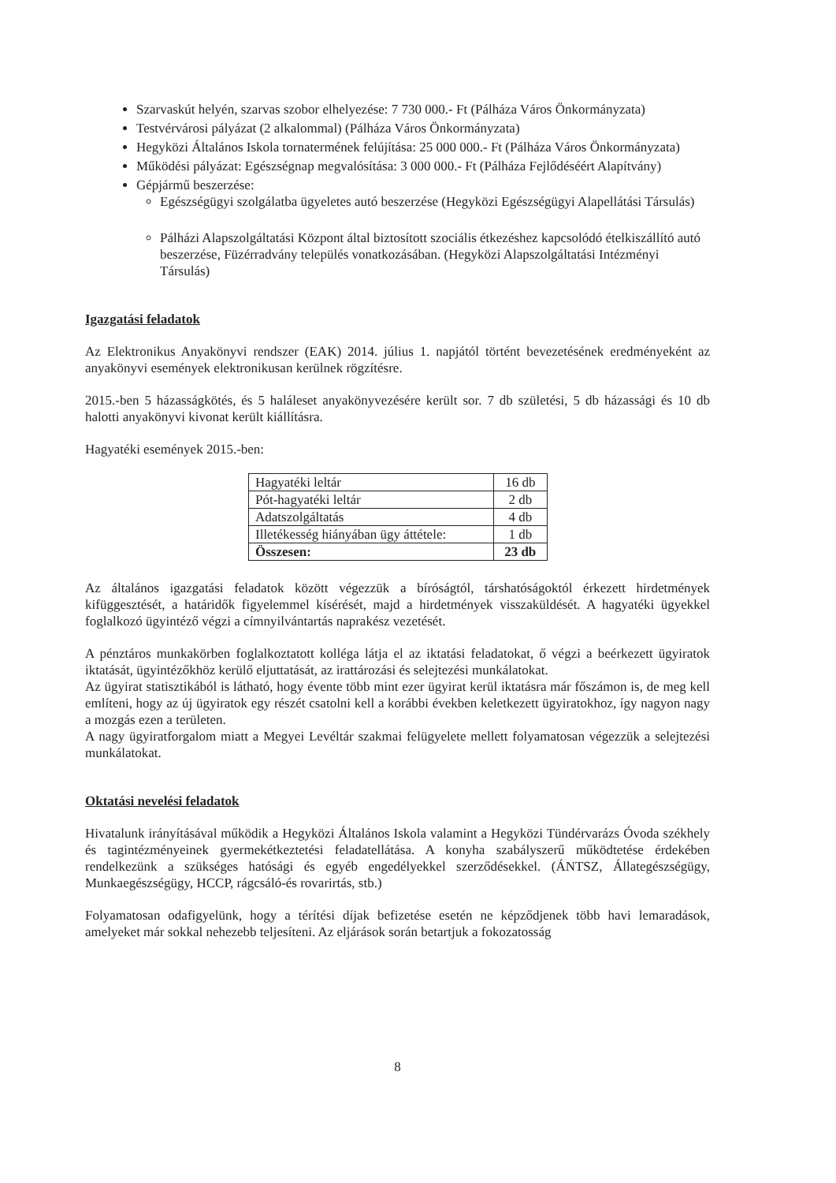Szarvaskút helyén, szarvas szobor elhelyezése: 7 730 000.- Ft (Pálháza Város Önkormányzata)
Testvérvárosi pályázat (2 alkalommal) (Pálháza Város Önkormányzata)
Hegyközi Általános Iskola tornatermének felújítása: 25 000 000.- Ft (Pálháza Város Önkormányzata)
Működési pályázat: Egészségnap megvalósítása: 3 000 000.- Ft (Pálháza Fejlődéséért Alapítvány)
Gépjármű beszerzése:
Egészségügyi szolgálatba ügyeletes autó beszerzése (Hegyközi Egészségügyi Alapellátási Társulás)
Pálházi Alapszolgáltatási Központ által biztosított szociális étkezéshez kapcsolódó ételkiszállító autó beszerzése, Füzérradvány település vonatkozásában. (Hegyközi Alapszolgáltatási Intézményi Társulás)
Igazgatási feladatok
Az Elektronikus Anyakönyvi rendszer (EAK) 2014. július 1. napjától történt bevezetésének eredményeként az anyakönyvi események elektronikusan kerülnek rögzítésre.
2015.-ben 5 házasságkötés, és 5 haláleset anyakönyvezésére került sor. 7 db születési, 5 db házassági és 10 db halotti anyakönyvi kivonat került kiállításra.
Hagyatéki események 2015.-ben:
| Hagyatéki leltár | 16 db |
| Pót-hagyatéki leltár | 2 db |
| Adatszolgáltatás | 4 db |
| Illetékesség hiányában ügy áttétele: | 1 db |
| Összesen: | 23 db |
Az általános igazgatási feladatok között végezzük a bíróságtól, társhatóságoktól érkezett hirdetmények kifüggesztését, a határidők figyelemmel kísérését, majd a hirdetmények visszaküldését. A hagyatéki ügyekkel foglalkozó ügyintéző végzi a címnyilvántartás naprakész vezetését.
A pénztáros munkakörben foglalkoztatott kolléga látja el az iktatási feladatokat, ő végzi a beérkezett ügyiratok iktatását, ügyintézőkhöz kerülő eljuttatását, az irattározási és selejtezési munkálatokat.
Az ügyirat statisztikából is látható, hogy évente több mint ezer ügyirat kerül iktatásra már főszámon is, de meg kell említeni, hogy az új ügyiratok egy részét csatolni kell a korábbi években keletkezett ügyiratokhoz, így nagyon nagy a mozgás ezen a területen.
A nagy ügyiratforgalom miatt a Megyei Levéltár szakmai felügyelete mellett folyamatosan végezzük a selejtezési munkálatokat.
Oktatási nevelési feladatok
Hivatalunk irányításával működik a Hegyközi Általános Iskola valamint a Hegyközi Tündérvarázs Óvoda székhely és tagintézményeinek gyermekétkeztetési feladatellátása. A konyha szabályszerű működtetése érdekében rendelkezünk a szükséges hatósági és egyéb engedélyekkel szerződésekkel. (ÁNTSZ, Állategészségügy, Munkaegészségügy, HCCP, rágcsáló-és rovarirtás, stb.)
Folyamatosan odafigyelünk, hogy a térítési díjak befizetése esetén ne képződjenek több havi lemaradások, amelyeket már sokkal nehezebb teljesíteni. Az eljárások során betartjuk a fokozatosság
8